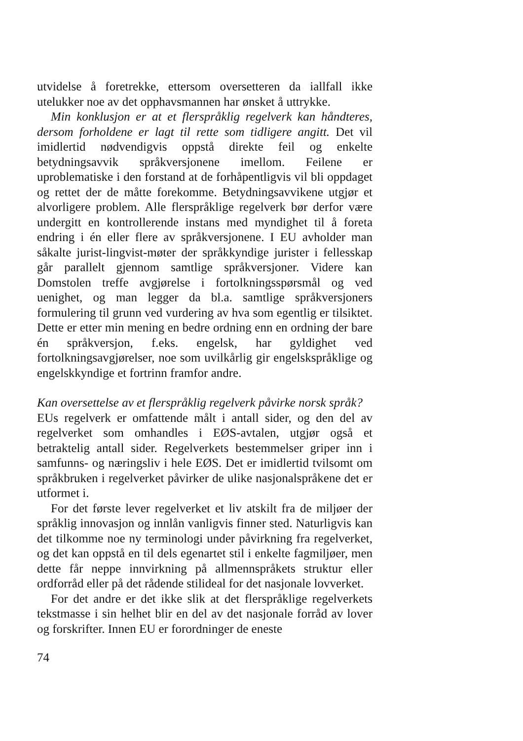utvidelse å foretrekke, ettersom oversetteren da iallfall ikke utelukker noe av det opphavsmannen har ønsket å uttrykke.
Min konklusjon er at et flerspråklig regelverk kan håndteres, dersom forholdene er lagt til rette som tidligere angitt. Det vil imidlertid nødvendigvis oppstå direkte feil og enkelte betydningsavvik språkversjonene imellom. Feilene er uproblematiske i den forstand at de forhåpentligvis vil bli oppdaget og rettet der de måtte forekomme. Betydningsavvikene utgjør et alvorligere problem. Alle flerspråklige regelverk bør derfor være undergitt en kontrollerende instans med myndighet til å foreta endring i én eller flere av språkversjonene. I EU avholder man såkalte jurist-lingvist-møter der språkkyndige jurister i fellesskap går parallelt gjennom samtlige språkversjoner. Videre kan Domstolen treffe avgjørelse i fortolkningsspørsmål og ved uenighet, og man legger da bl.a. samtlige språkversjoners formulering til grunn ved vurdering av hva som egentlig er tilsiktet. Dette er etter min mening en bedre ordning enn en ordning der bare én språkversjon, f.eks. engelsk, har gyldighet ved fortolkningsavgjørelser, noe som uvilkårlig gir engelskspråklige og engelskkyndige et fortrinn framfor andre.
Kan oversettelse av et flerspråklig regelverk påvirke norsk språk?
EUs regelverk er omfattende målt i antall sider, og den del av regelverket som omhandles i EØS-avtalen, utgjør også et betraktelig antall sider. Regelverkets bestemmelser griper inn i samfunns- og næringsliv i hele EØS. Det er imidlertid tvilsomt om språkbruken i regelverket påvirker de ulike nasjonalspråkene det er utformet i.
For det første lever regelverket et liv atskilt fra de miljøer der språklig innovasjon og innlån vanligvis finner sted. Naturligvis kan det tilkomme noe ny terminologi under påvirkning fra regelverket, og det kan oppstå en til dels egenartet stil i enkelte fagmiljøer, men dette får neppe innvirkning på allmennspråkets struktur eller ordforråd eller på det rådende stilideal for det nasjonale lovverket.
For det andre er det ikke slik at det flerspråklige regelverkets tekstmasse i sin helhet blir en del av det nasjonale forråd av lover og forskrifter. Innen EU er forordninger de eneste
74